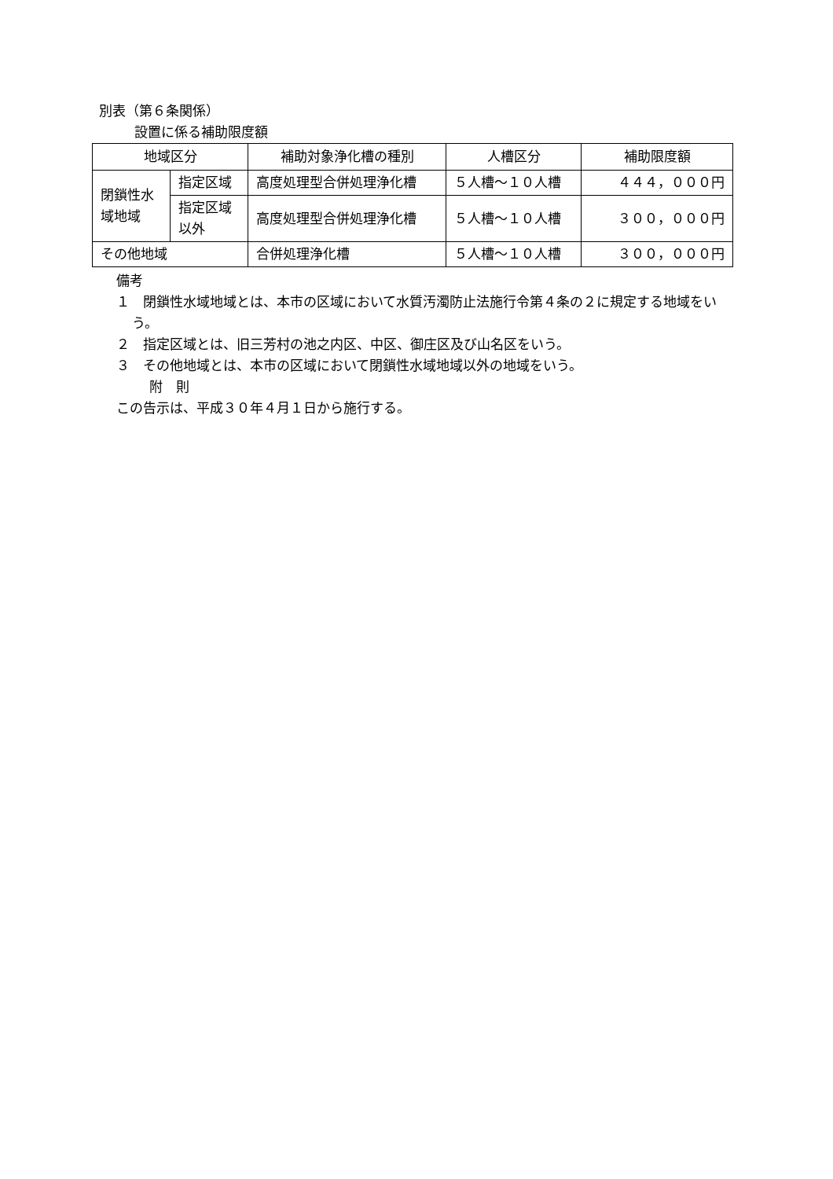別表（第６条関係）
設置に係る補助限度額
| 地域区分 | | 補助対象浄化槽の種別 | 人槽区分 | 補助限度額 |
| --- | --- | --- | --- | --- |
| 閉鎖性水域地域 | 指定区域 | 高度処理型合併処理浄化槽 | ５人槽～１０人槽 | ４４４，０００円 |
| | 指定区域以外 | 高度処理型合併処理浄化槽 | ５人槽～１０人槽 | ３００，０００円 |
| その他地域 | | 合併処理浄化槽 | ５人槽～１０人槽 | ３００，０００円 |
備考
１　閉鎖性水域地域とは、本市の区域において水質汚濁防止法施行令第４条の２に規定する地域をいう。
２　指定区域とは、旧三芳村の池之内区、中区、御庄区及び山名区をいう。
３　その他地域とは、本市の区域において閉鎖性水域地域以外の地域をいう。
附　則
この告示は、平成３０年４月１日から施行する。